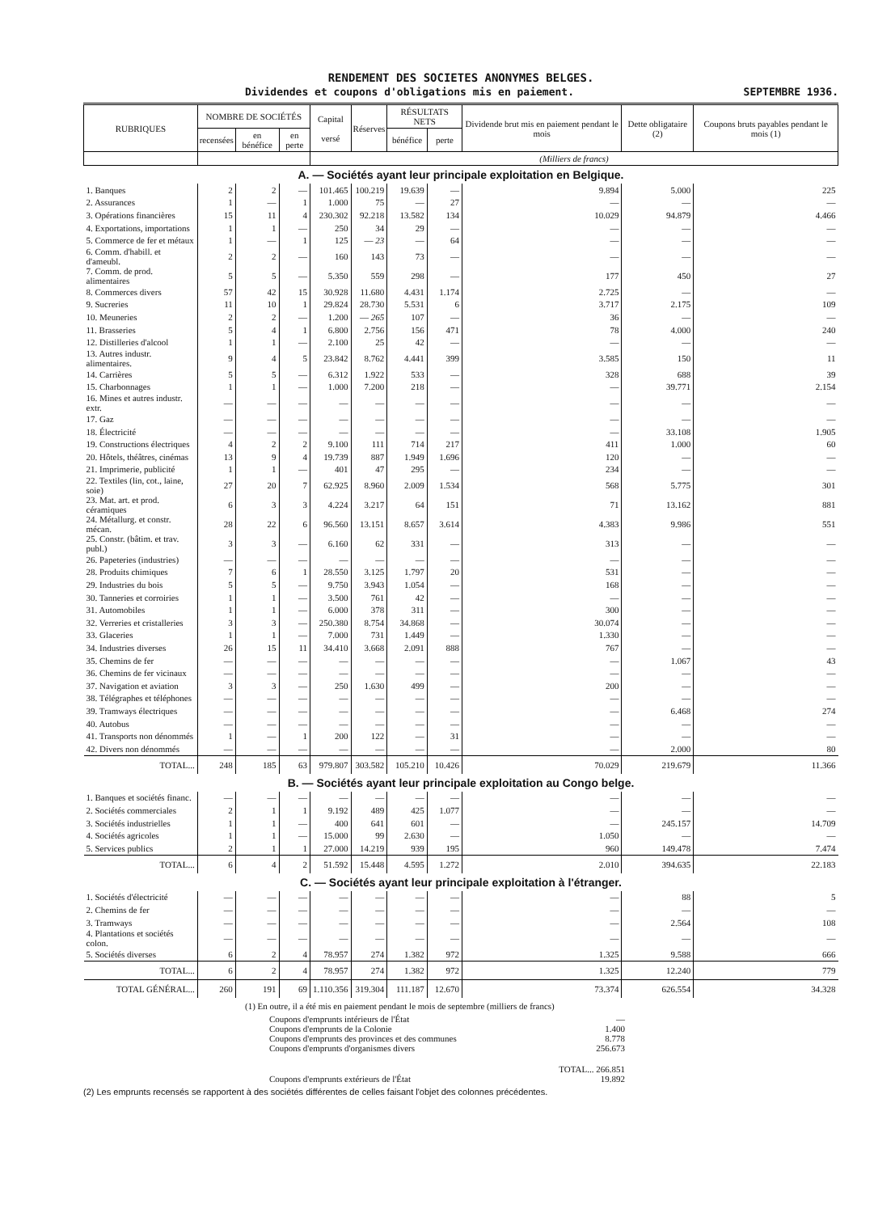RENDEMENT DES SOCIETES ANONYMES BELGES.
Dividendes et coupons d'obligations mis en paiement. SEPTEMBRE 1936.
| RUBRIQUES | NOMBRE DE SOCIÉTÉS | | | Capital versé | Réserves | RÉSULTATS NETS | | Dividende brut mis en paiement pendant le mois | Dette obligataire (2) | Coupons bruts payables pendant le mois (1) |
| --- | --- | --- | --- | --- | --- | --- | --- | --- | --- | --- |
| | recensées | en bénéfice | en perte | | | bénéfice | perte | | | |
| | | | | (Milliers de francs) | | | | | | |
| A. — Sociétés ayant leur principale exploitation en Belgique. | | | | | | | | | | |
| 1. Banques | 2 | 2 | — | 101.465 | 100.219 | 19.639 | — | 9.894 | 5.000 | 225 |
| 2. Assurances | 1 | — | 1 | 1.000 | 75 | — | 27 | — | — | — |
| 3. Opérations financières | 15 | 11 | 4 | 230.302 | 92.218 | 13.582 | 134 | 10.029 | 94.879 | 4.466 |
| 4. Exportations, importations | 1 | 1 | — | 250 | 34 | 29 | — | — | — | — |
| 5. Commerce de fer et métaux | 1 | — | 1 | 125 | — 23 | — | 64 | — | — | — |
| 6. Comm. d'habill. et d'ameubl. | 2 | 2 | — | 160 | 143 | 73 | — | — | — | — |
| 7. Comm. de prod. alimentaires | 5 | 5 | — | 5.350 | 559 | 298 | — | 177 | 450 | 27 |
| 8. Commerces divers | 57 | 42 | 15 | 30.928 | 11.680 | 4.431 | 1.174 | 2.725 | — | — |
| 9. Sucreries | 11 | 10 | 1 | 29.824 | 28.730 | 5.531 | 6 | 3.717 | 2.175 | 109 |
| 10. Meuneries | 2 | 2 | — | 1.200 | — 265 | 107 | — | 36 | — | — |
| 11. Brasseries | 5 | 4 | 1 | 6.800 | 2.756 | 156 | 471 | 78 | 4.000 | 240 |
| 12. Distilleries d'alcool | 1 | 1 | — | 2.100 | 25 | 42 | — | — | — | — |
| 13. Autres industr. alimentaires. | 9 | 4 | 5 | 23.842 | 8.762 | 4.441 | 399 | 3.585 | 150 | 11 |
| 14. Carrières | 5 | 5 | — | 6.312 | 1.922 | 533 | — | 328 | 688 | 39 |
| 15. Charbonnages | 1 | 1 | — | 1.000 | 7.200 | 218 | — | — | 39.771 | 2.154 |
| 16. Mines et autres industr. extr. | — | — | — | — | — | — | — | — | — | — |
| 17. Gaz | — | — | — | — | — | — | — | — | — | — |
| 18. Électricité | — | — | — | — | — | — | — | — | 33.108 | 1.905 |
| 19. Constructions électriques | 4 | 2 | 2 | 9.100 | 111 | 714 | 217 | 411 | 1.000 | 60 |
| 20. Hôtels, théâtres, cinémas | 13 | 9 | 4 | 19.739 | 887 | 1.949 | 1.696 | 120 | — | — |
| 21. Imprimerie, publicité | 1 | 1 | — | 401 | 47 | 295 | — | 234 | — | — |
| 22. Textiles (lin, cot., laine, soie) | 27 | 20 | 7 | 62.925 | 8.960 | 2.009 | 1.534 | 568 | 5.775 | 301 |
| 23. Mat. art. et prod. céramiques | 6 | 3 | 3 | 4.224 | 3.217 | 64 | 151 | 71 | 13.162 | 881 |
| 24. Métallurg. et constr. mécan. | 28 | 22 | 6 | 96.560 | 13.151 | 8.657 | 3.614 | 4.383 | 9.986 | 551 |
| 25. Constr. (bâtim. et trav. publ.) | 3 | 3 | — | 6.160 | 62 | 331 | — | 313 | — | — |
| 26. Papeteries (industries) | — | — | — | — | — | — | — | — | — | — |
| 28. Produits chimiques | 7 | 6 | 1 | 28.550 | 3.125 | 1.797 | 20 | 531 | — | — |
| 29. Industries du bois | 5 | 5 | — | 9.750 | 3.943 | 1.054 | — | 168 | — | — |
| 30. Tanneries et corroiries | 1 | 1 | — | 3.500 | 761 | 42 | — | — | — | — |
| 31. Automobiles | 1 | 1 | — | 6.000 | 378 | 311 | — | 300 | — | — |
| 32. Verreries et cristalleries | 3 | 3 | — | 250.380 | 8.754 | 34.868 | — | 30.074 | — | — |
| 33. Glaceries | 1 | 1 | — | 7.000 | 731 | 1.449 | — | 1.330 | — | — |
| 34. Industries diverses | 26 | 15 | 11 | 34.410 | 3.668 | 2.091 | 888 | 767 | — | — |
| 35. Chemins de fer | — | — | — | — | — | — | — | — | 1.067 | 43 |
| 36. Chemins de fer vicinaux | — | — | — | — | — | — | — | — | — | — |
| 37. Navigation et aviation | 3 | 3 | — | 250 | 1.630 | 499 | — | 200 | — | — |
| 38. Télégraphes et téléphones | — | — | — | — | — | — | — | — | — | — |
| 39. Tramways électriques | — | — | — | — | — | — | — | — | 6.468 | 274 |
| 40. Autobus | — | — | — | — | — | — | — | — | — | — |
| 41. Transports non dénommés | 1 | — | 1 | 200 | 122 | — | 31 | — | — | — |
| 42. Divers non dénommés | — | — | — | — | — | — | — | — | 2.000 | 80 |
| TOTAL... | 248 | 185 | 63 | 979.807 | 303.582 | 105.210 | 10.426 | 70.029 | 219.679 | 11.366 |
| B. — Sociétés ayant leur principale exploitation au Congo belge. | | | | | | | | | | |
| 1. Banques et sociétés financ. | — | — | — | — | — | — | — | — | — | — |
| 2. Sociétés commerciales | 2 | 1 | 1 | 9.192 | 489 | 425 | 1.077 | — | — | — |
| 3. Sociétés industrielles | 1 | 1 | — | 400 | 641 | 601 | — | — | 245.157 | 14.709 |
| 4. Sociétés agricoles | 1 | 1 | — | 15.000 | 99 | 2.630 | — | 1.050 | — | — |
| 5. Services publics | 2 | 1 | 1 | 27.000 | 14.219 | 939 | 195 | 960 | 149.478 | 7.474 |
| TOTAL... | 6 | 4 | 2 | 51.592 | 15.448 | 4.595 | 1.272 | 2.010 | 394.635 | 22.183 |
| C. — Sociétés ayant leur principale exploitation à l'étranger. | | | | | | | | | | |
| 1. Sociétés d'électricité | — | — | — | — | — | — | — | — | 88 | 5 |
| 2. Chemins de fer | — | — | — | — | — | — | — | — | — | — |
| 3. Tramways | — | — | — | — | — | — | — | — | 2.564 | 108 |
| 4. Plantations et sociétés colon. | — | — | — | — | — | — | — | — | — | — |
| 5. Sociétés diverses | 6 | 2 | 4 | 78.957 | 274 | 1.382 | 972 | 1.325 | 9.588 | 666 |
| TOTAL... | 6 | 2 | 4 | 78.957 | 274 | 1.382 | 972 | 1.325 | 12.240 | 779 |
| TOTAL GÉNÉRAL... | 260 | 191 | 69 | 1.110.356 | 319.304 | 111.187 | 12.670 | 73.374 | 626.554 | 34.328 |
(1) En outre, il a été mis en paiement pendant le mois de septembre (milliers de francs)
Coupons d'emprunts intérieurs de l'État —
Coupons d'emprunts de la Colonie 1.400
Coupons d'emprunts des provinces et des communes 8.778
Coupons d'emprunts d'organismes divers 256.673
TOTAL... 266.851
Coupons d'emprunts extérieurs de l'État 19.892
(2) Les emprunts recensés se rapportent à des sociétés différentes de celles faisant l'objet des colonnes précédentes.